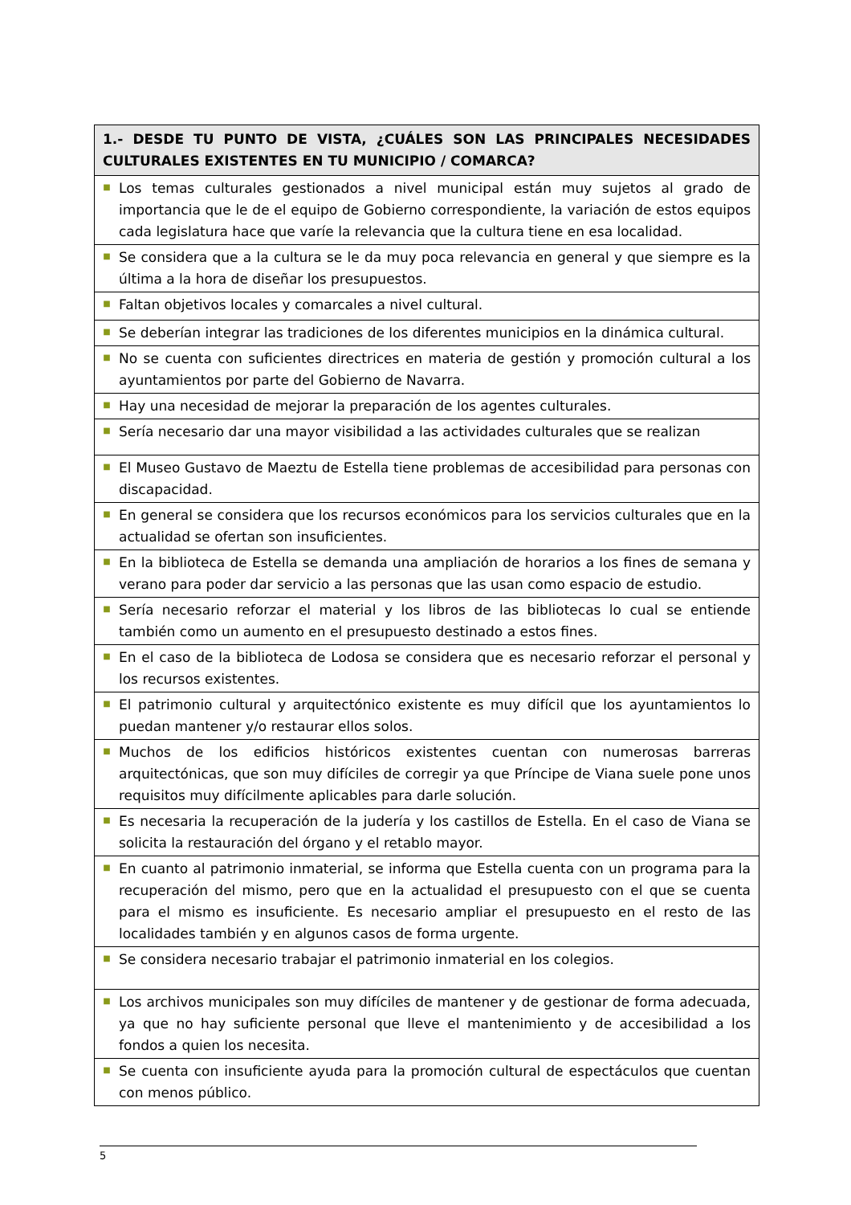| 1.- DESDE TU PUNTO DE VISTA, ¿CUÁLES SON LAS PRINCIPALES NECESIDADES CULTURALES EXISTENTES EN TU MUNICIPIO / COMARCA? | |
| --- | --- |
| ■ | Los temas culturales gestionados a nivel municipal están muy sujetos al grado de importancia que le de el equipo de Gobierno correspondiente, la variación de estos equipos cada legislatura hace que varíe la relevancia que la cultura tiene en esa localidad. |
| ■ | Se considera que a la cultura se le da muy poca relevancia en general y que siempre es la última a la hora de diseñar los presupuestos. |
| ■ | Faltan objetivos locales y comarcales a nivel cultural. |
| ■ | Se deberían integrar las tradiciones de los diferentes municipios en la dinámica cultural. |
| ■ | No se cuenta con suficientes directrices en materia de gestión y promoción cultural a los ayuntamientos por parte del Gobierno de Navarra. |
| ■ | Hay una necesidad de mejorar la preparación de los agentes culturales. |
| ■ | Sería necesario dar una mayor visibilidad a las actividades culturales que se realizan |
| ■ | El Museo Gustavo de Maeztu de Estella tiene problemas de accesibilidad para personas con discapacidad. |
| ■ | En general se considera que los recursos económicos para los servicios culturales que en la actualidad se ofertan son insuficientes. |
| ■ | En la biblioteca de Estella se demanda una ampliación de horarios a los fines de semana y verano para poder dar servicio a las personas que las usan como espacio de estudio. |
| ■ | Sería necesario reforzar el material y los libros de las bibliotecas lo cual se entiende también como un aumento en el presupuesto destinado a estos fines. |
| ■ | En el caso de la biblioteca de Lodosa se considera que es necesario reforzar el personal y los recursos existentes. |
| ■ | El patrimonio cultural y arquitectónico existente es muy difícil que los ayuntamientos lo puedan mantener y/o restaurar ellos solos. |
| ■ | Muchos de los edificios históricos existentes cuentan con numerosas barreras arquitectónicas, que son muy difíciles de corregir ya que Príncipe de Viana suele pone unos requisitos muy difícilmente aplicables para darle solución. |
| ■ | Es necesaria la recuperación de la judería y los castillos de Estella. En el caso de Viana se solicita la restauración del órgano y el retablo mayor. |
| ■ | En cuanto al patrimonio inmaterial, se informa que Estella cuenta con un programa para la recuperación del mismo, pero que en la actualidad el presupuesto con el que se cuenta para el mismo es insuficiente. Es necesario ampliar el presupuesto en el resto de las localidades también y en algunos casos de forma urgente. |
| ■ | Se considera necesario trabajar el patrimonio inmaterial en los colegios. |
| ■ | Los archivos municipales son muy difíciles de mantener y de gestionar de forma adecuada, ya que no hay suficiente personal que lleve el mantenimiento y de accesibilidad a los fondos a quien los necesita. |
| ■ | Se cuenta con insuficiente ayuda para la promoción cultural de espectáculos que cuentan con menos público. |
5